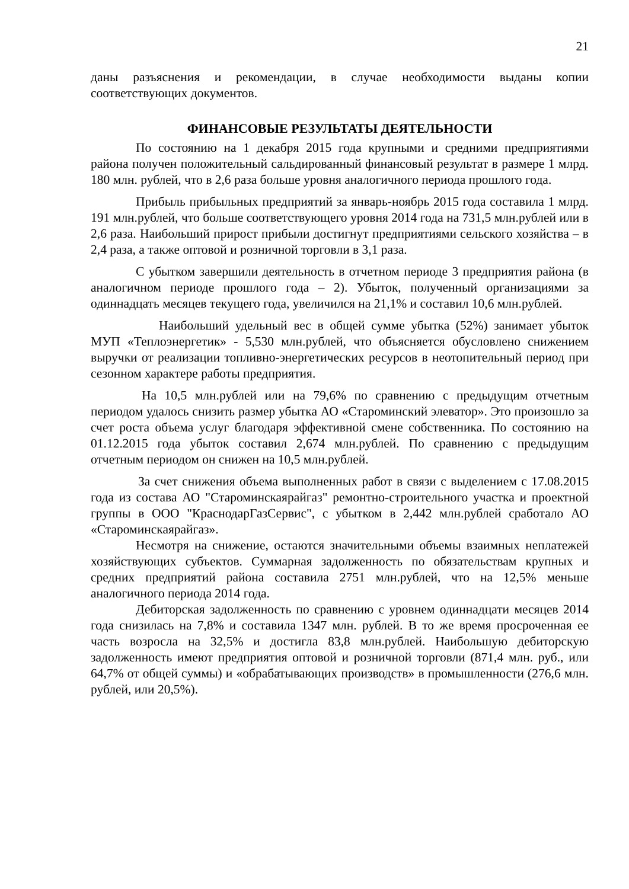21
даны разъяснения и рекомендации, в случае необходимости выданы копии соответствующих документов.
ФИНАНСОВЫЕ РЕЗУЛЬТАТЫ ДЕЯТЕЛЬНОСТИ
По состоянию на 1 декабря 2015 года крупными и средними предприятиями района получен положительный сальдированный финансовый результат в размере 1 млрд. 180 млн. рублей, что в 2,6 раза больше уровня аналогичного периода прошлого года.
Прибыль прибыльных предприятий за январь-ноябрь 2015 года составила 1 млрд. 191 млн.рублей, что больше соответствующего уровня 2014 года на 731,5 млн.рублей или в 2,6 раза. Наибольший прирост прибыли достигнут предприятиями сельского хозяйства – в 2,4 раза, а также оптовой и розничной торговли в 3,1 раза.
С убытком завершили деятельность в отчетном периоде 3 предприятия района (в аналогичном периоде прошлого года – 2). Убыток, полученный организациями за одиннадцать месяцев текущего года, увеличился на 21,1% и составил 10,6 млн.рублей.
Наибольший удельный вес в общей сумме убытка (52%) занимает убыток МУП «Теплоэнергетик» - 5,530 млн.рублей, что объясняется обусловлено снижением выручки от реализации топливно-энергетических ресурсов в неотопительный период при сезонном характере работы предприятия.
На 10,5 млн.рублей или на 79,6% по сравнению с предыдущим отчетным периодом удалось снизить размер убытка АО «Староминский элеватор». Это произошло за счет роста объема услуг благодаря эффективной смене собственника. По состоянию на 01.12.2015 года убыток составил 2,674 млн.рублей. По сравнению с предыдущим отчетным периодом он снижен на 10,5 млн.рублей.
За счет снижения объема выполненных работ в связи с выделением с 17.08.2015 года из состава АО "Староминскаярайгаз" ремонтно-строительного участка и проектной группы в ООО "КраснодарГазСервис", с убытком в 2,442 млн.рублей сработало АО «Староминскаярайгаз».
Несмотря на снижение, остаются значительными объемы взаимных неплатежей хозяйствующих субъектов. Суммарная задолженность по обязательствам крупных и средних предприятий района составила 2751 млн.рублей, что на 12,5% меньше аналогичного периода 2014 года.
Дебиторская задолженность по сравнению с уровнем одиннадцати месяцев 2014 года снизилась на 7,8% и составила 1347 млн. рублей. В то же время просроченная ее часть возросла на 32,5% и достигла 83,8 млн.рублей. Наибольшую дебиторскую задолженность имеют предприятия оптовой и розничной торговли (871,4 млн. руб., или 64,7% от общей суммы) и «обрабатывающих производств» в промышленности (276,6 млн. рублей, или 20,5%).